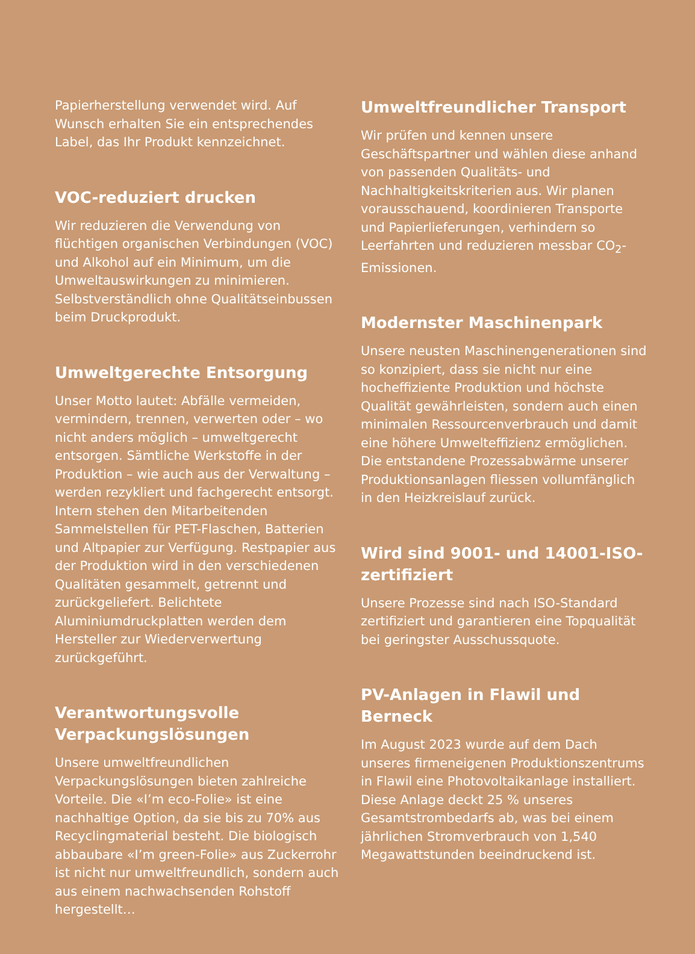Papierherstellung verwendet wird. Auf Wunsch erhalten Sie ein entsprechendes Label, das Ihr Produkt kennzeichnet.
VOC-reduziert drucken
Wir reduzieren die Verwendung von flüchtigen organischen Verbindungen (VOC) und Alkohol auf ein Minimum, um die Umweltauswirkungen zu minimieren. Selbstverständlich ohne Qualitätseinbussen beim Druckprodukt.
Umweltgerechte Entsorgung
Unser Motto lautet: Abfälle vermeiden, vermindern, trennen, verwerten oder – wo nicht anders möglich – umweltgerecht entsorgen. Sämtliche Werkstoffe in der Produktion – wie auch aus der Verwaltung – werden rezykliert und fachgerecht entsorgt. Intern stehen den Mitarbeitenden Sammelstellen für PET-Flaschen, Batterien und Altpapier zur Verfügung. Restpapier aus der Produktion wird in den verschiedenen Qualitäten gesammelt, getrennt und zurückgeliefert. Belichtete Aluminiumdruckplatten werden dem Hersteller zur Wiederverwertung zurückgeführt.
Verantwortungsvolle Verpackungslösungen
Unsere umweltfreundlichen Verpackungslösungen bieten zahlreiche Vorteile. Die «I’m eco-Folie» ist eine nachhaltige Option, da sie bis zu 70% aus Recyclingmaterial besteht. Die biologisch abbaubare «I’m green-Folie» aus Zuckerrohr ist nicht nur umweltfreundlich, sondern auch aus einem nachwachsenden Rohstoff hergestellt…
Umweltfreundlicher Transport
Wir prüfen und kennen unsere Geschäftspartner und wählen diese anhand von passenden Qualitäts- und Nachhaltigkeitskriterien aus. Wir planen vorausschauend, koordinieren Transporte und Papierlieferungen, verhindern so Leerfahrten und reduzieren messbar CO<sub>2</sub>-Emissionen.
Modernster Maschinenpark
Unsere neusten Maschinengenerationen sind so konzipiert, dass sie nicht nur eine hocheffiziente Produktion und höchste Qualität gewährleisten, sondern auch einen minimalen Ressourcenverbrauch und damit eine höhere Umwelteffizienz ermöglichen. Die entstandene Prozessabwärme unserer Produktionsanlagen fliessen vollumfänglich in den Heizkreislauf zurück.
Wird sind 9001- und 14001-ISO-zertifiziert
Unsere Prozesse sind nach ISO-Standard zertifiziert und garantieren eine Topqualität bei geringster Ausschussquote.
PV-Anlagen in Flawil und Berneck
Im August 2023 wurde auf dem Dach unseres firmeneigenen Produktionszentrums in Flawil eine Photovoltaikanlage installiert. Diese Anlage deckt 25 % unseres Gesamtstrombedarfs ab, was bei einem jährlichen Stromverbrauch von 1,540 Megawattstunden beeindruckend ist.